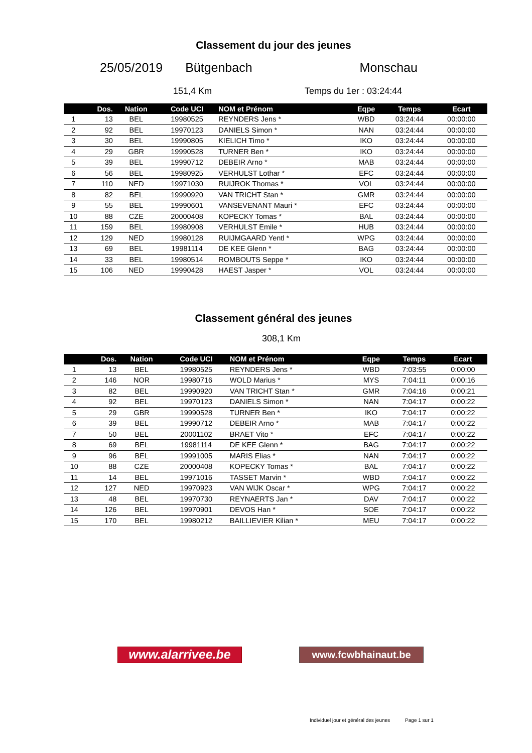Classement du jour des jeunes
25/05/2019 Bütgenbach Monschau
151,4 Km Temps du 1er : 03:24:44
| | Dos. | Nation | Code UCI | NOM et Prénom | Eqpe | Temps | Ecart |
| --- | --- | --- | --- | --- | --- | --- | --- |
| 1 | 13 | BEL | 19980525 | REYNDERS Jens * | WBD | 03:24:44 | 00:00:00 |
| 2 | 92 | BEL | 19970123 | DANIELS Simon * | NAN | 03:24:44 | 00:00:00 |
| 3 | 30 | BEL | 19990805 | KIELICH Timo * | IKO | 03:24:44 | 00:00:00 |
| 4 | 29 | GBR | 19990528 | TURNER Ben * | IKO | 03:24:44 | 00:00:00 |
| 5 | 39 | BEL | 19990712 | DEBEIR Arno * | MAB | 03:24:44 | 00:00:00 |
| 6 | 56 | BEL | 19980925 | VERHULST Lothar * | EFC | 03:24:44 | 00:00:00 |
| 7 | 110 | NED | 19971030 | RUIJROK Thomas * | VOL | 03:24:44 | 00:00:00 |
| 8 | 82 | BEL | 19990920 | VAN TRICHT Stan * | GMR | 03:24:44 | 00:00:00 |
| 9 | 55 | BEL | 19990601 | VANSEVENANT Mauri * | EFC | 03:24:44 | 00:00:00 |
| 10 | 88 | CZE | 20000408 | KOPECKY Tomas * | BAL | 03:24:44 | 00:00:00 |
| 11 | 159 | BEL | 19980908 | VERHULST Emile * | HUB | 03:24:44 | 00:00:00 |
| 12 | 129 | NED | 19980128 | RUIJMGAARD Yentl * | WPG | 03:24:44 | 00:00:00 |
| 13 | 69 | BEL | 19981114 | DE KEE Glenn * | BAG | 03:24:44 | 00:00:00 |
| 14 | 33 | BEL | 19980514 | ROMBOUTS Seppe * | IKO | 03:24:44 | 00:00:00 |
| 15 | 106 | NED | 19990428 | HAEST Jasper * | VOL | 03:24:44 | 00:00:00 |
Classement général des jeunes
308,1 Km
| | Dos. | Nation | Code UCI | NOM et Prénom | Eqpe | Temps | Ecart |
| --- | --- | --- | --- | --- | --- | --- | --- |
| 1 | 13 | BEL | 19980525 | REYNDERS Jens * | WBD | 7:03:55 | 0:00:00 |
| 2 | 146 | NOR | 19980716 | WOLD Marius * | MYS | 7:04:11 | 0:00:16 |
| 3 | 82 | BEL | 19990920 | VAN TRICHT Stan * | GMR | 7:04:16 | 0:00:21 |
| 4 | 92 | BEL | 19970123 | DANIELS Simon * | NAN | 7:04:17 | 0:00:22 |
| 5 | 29 | GBR | 19990528 | TURNER Ben * | IKO | 7:04:17 | 0:00:22 |
| 6 | 39 | BEL | 19990712 | DEBEIR Arno * | MAB | 7:04:17 | 0:00:22 |
| 7 | 50 | BEL | 20001102 | BRAET Vito * | EFC | 7:04:17 | 0:00:22 |
| 8 | 69 | BEL | 19981114 | DE KEE Glenn * | BAG | 7:04:17 | 0:00:22 |
| 9 | 96 | BEL | 19991005 | MARIS Elias * | NAN | 7:04:17 | 0:00:22 |
| 10 | 88 | CZE | 20000408 | KOPECKY Tomas * | BAL | 7:04:17 | 0:00:22 |
| 11 | 14 | BEL | 19971016 | TASSET Marvin * | WBD | 7:04:17 | 0:00:22 |
| 12 | 127 | NED | 19970923 | VAN WIJK Oscar * | WPG | 7:04:17 | 0:00:22 |
| 13 | 48 | BEL | 19970730 | REYNAERTS Jan * | DAV | 7:04:17 | 0:00:22 |
| 14 | 126 | BEL | 19970901 | DEVOS Han * | SOE | 7:04:17 | 0:00:22 |
| 15 | 170 | BEL | 19980212 | BAILLIEVIER Kilian * | MEU | 7:04:17 | 0:00:22 |
www.alarrivee.be
www.fcwbhainaut.be
Individuel jour et général des jeunes Page 1 sur 1